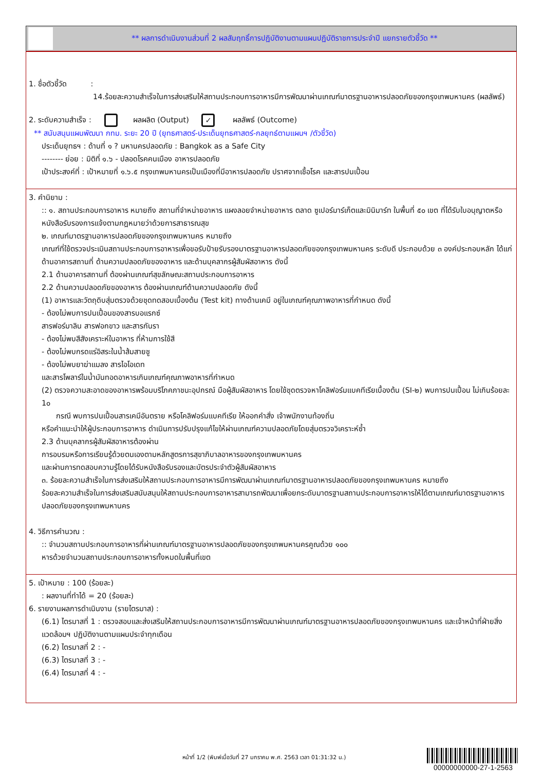** ผลการดำเนินงานส่วนที่ 2 ผลสัมฤทธิ์การปฏิบัติงานตามแผนปฏิบัติราชการประจำปี แยกรายตัวชี้วัด **
1. ชื่อตัวชี้วัด :
14.ร้อยละความสำเร็จในการส่งเสริมให้สถานประกอบการอาหารมีการพัฒนาผ่านเกณฑ์มาตรฐานอาหารปลอดภัยของกรุงเทพมหานคร (ผลลัพธ์)
2. ระดับความสำเร็จ : ผลผลิต (Output) ✓ ผลลัพธ์ (Outcome)
** สนับสนุนแผนพัฒนา กทม. ระยะ 20 ปี (ยุทธศาสตร์-ประเด็นยุทธศาสตร์-กลยุทธ์ตามแผนฯ /ตัวชี้วัด)
ประเด็นยุทธฯ : ด้านที่ ๑ ? มหานครปลอดภัย : Bangkok as a Safe City
-------- ย่อย : มิติที่ ๑.๖ - ปลอดโรคคนเมือง อาหารปลอดภัย
เป้าประสงค์ที่ : เป้าหมายที่ ๑.๖.๕ กรุงเทพมหานครเป็นเมืองที่มีอาหารปลอดภัย ปราศจากเชื้อโรค และสารปนเปื้อน
3. คำนิยาม :
:: ๑. สถานประกอบการอาหาร หมายถึง สถานที่จำหน่ายอาหาร แผงลอยจำหน่ายอาหาร ตลาด ซูเปอร์มาร์เก็ตและมินิมาร์ท ในพื้นที่ ๕๐ เขต ที่ได้รับใบอนุญาตหรือหนังสือรับรองการแจ้งตามกฎหมายว่าด้วยการสาธารณสุข
๒. เกณฑ์มาตรฐานอาหารปลอดภัยของกรุงเทพมหานคร หมายถึง
เกณฑ์ที่ใช้ตรวจประเมินสถานประกอบการอาหารเพื่อขอรับป้ายรับรองมาตรฐานอาหารปลอดภัยของกรุงเทพมหานคร ระดับดี ประกอบด้วย ๓ องค์ประกอบหลัก ได้แก่ ด้านอาคารสถานที่ ด้านความปลอดภัยของอาหาร และด้านบุคลากรผู้สัมผัสอาหาร ดังนี้
2.1 ด้านอาคารสถานที่ ต้องผ่านเกณฑ์สุขลักษณะสถานประกอบการอาหาร
2.2 ด้านความปลอดภัยของอาหาร ต้องผ่านเกณฑ์ด้านความปลอดภัย ดังนี้
(1) อาหารและวัตถุดิบสุ่มตรวจด้วยชุดทดสอบเบื้องต้น (Test kit) ทางด้านเคมี อยู่ในเกณฑ์คุณภาพอาหารที่กำหนด ดังนี้
- ต้องไม่พบการปนเปื้อนของสารบอแรกซ์
สารฟอร์มาลิน สารฟอกขาว และสารกันรา
- ต้องไม่พบสีสังเคราะห์ในอาหาร ที่ห้ามการใช้สี
- ต้องไม่พบกรดแร่อิสระในน้ำส้มสายชู
- ต้องไม่พบยาฆ่าแมลง สารไอโอเดท
และสารโพลาร์ในน้ำมันทอดอาหารเกินเกณฑ์คุณภาพอาหารที่กำหนด
(2) ตรวจความสะอาดของอาหารพร้อมบริโภคภาชนะอุปกรณ์ มือผู้สัมผัสอาหาร โดยใช้ชุดตรวจหาโคลิฟอร์มแบคทีเรียเบื้องต้น (SI-๒) พบการปนเปื้อน ไม่เกินร้อยละ 1๐
กรณี พบการปนเปื้อนสารเคมีอันตราย หรือโคลิฟอร์มแบคทีเรีย ให้ออกคำสั่ง เจ้าพนักงานท้องถิ่น
หรือคำแนะนำให้ผู้ประกอบการอาหาร ดำเนินการปรับปรุงแก้ไขให้ผ่านเกณฑ์ความปลอดภัยโดยสุ่มตรวจวิเคราะห์ซ้ำ
2.3 ด้านบุคลากรผู้สัมผัสอาหารต้องผ่าน
การอบรมหรือการเรียนรู้ด้วยตนเองตามหลักสูตรการสุขาภิบาลอาหารของกรุงเทพมหานคร
และผ่านการทดสอบความรู้โดยได้รับหนังสือรับรองและบัตรประจำตัวผู้สัมผัสอาหาร
๓. ร้อยละความสำเร็จในการส่งเสริมให้สถานประกอบการอาหารมีการพัฒนาผ่านเกณฑ์มาตรฐานอาหารปลอดภัยของกรุงเทพมหานคร หมายถึง
ร้อยละความสำเร็จในการส่งเสริมสนับสนุนให้สถานประกอบการอาหารสามารถพัฒนาเพื่อยกระดับมาตรฐานสถานประกอบการอาหารให้ได้ตามเกณฑ์มาตรฐานอาหารปลอดภัยของกรุงเทพมหานคร
4. วิธีการคำนวณ :
:: จำนวนสถานประกอบการอาหารที่ผ่านเกณฑ์มาตรฐานอาหารปลอดภัยของกรุงเทพมหานครคูณด้วย ๑๐๐
หารด้วยจำนวนสถานประกอบการอาหารทั้งหมดในพื้นที่เขต
5. เป้าหมาย : 100 (ร้อยละ)
: ผลงานที่ทำได้ = 20 (ร้อยละ)
6. รายงานผลการดำเนินงาน (รายไตรมาส) :
(6.1) ไตรมาสที่ 1 : ตรวจสอบและส่งเสริมให้สถานประกอบการอาหารมีการพัฒนาผ่านเกณฑ์มาตรฐานอาหารปลอดภัยของกรุงเทพมหานคร และเจ้าหน้าที่ฝ่ายสิ่งแวดล้อมฯ ปฏิบัติงานตามแผนประจำทุกเดือน
(6.2) ไตรมาสที่ 2 : -
(6.3) ไตรมาสที่ 3 : -
(6.4) ไตรมาสที่ 4 : -
หน้าที่ 1/2 (พิมพ์เมื่อวันที่ 27 มกราคม พ.ศ. 2563 เวลา 01:31:32 น.)
00000000000-27-1-2563